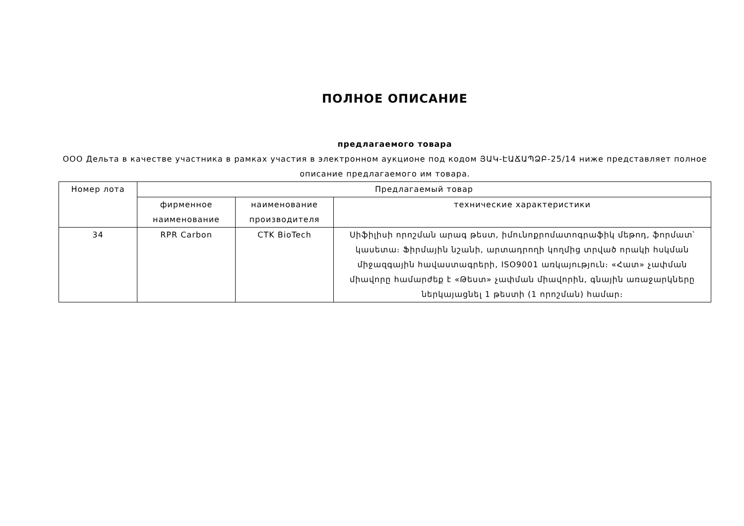ПОЛНОЕ ОПИСАНИЕ
предлагаемого товара
ООО Дельта в качестве участника в рамках участия в электронном аукционе под кодом ՅԱԿ-ԷԱՃԱՊՁԲ-25/14 ниже представляет полное описание предлагаемого им товара.
| Номер лота | Предлагаемый товар | | |
| --- | --- | --- | --- |
| | фирменное наименование | наименование производителя | технические характеристики |
| 34 | RPR Carbon | CTK BioTech | Սիֆիլիսի որոշման արագ թեստ, իմունոքրոմատոգրաֆիկ մեթոդ, ֆորմատ՝ կասետա։ Ֆիրմային նշանի, արտադրողի կողմից տրված որակի հսկման միջազգային հավաստագրերի, ISO9001 առկայություն։ «Հատ» չափման միավորը համարժեք է «Թեստ» չափման միավորին, գնային առաջարկները ներկայացնել 1 թեստի (1 որոշման) համար։ |